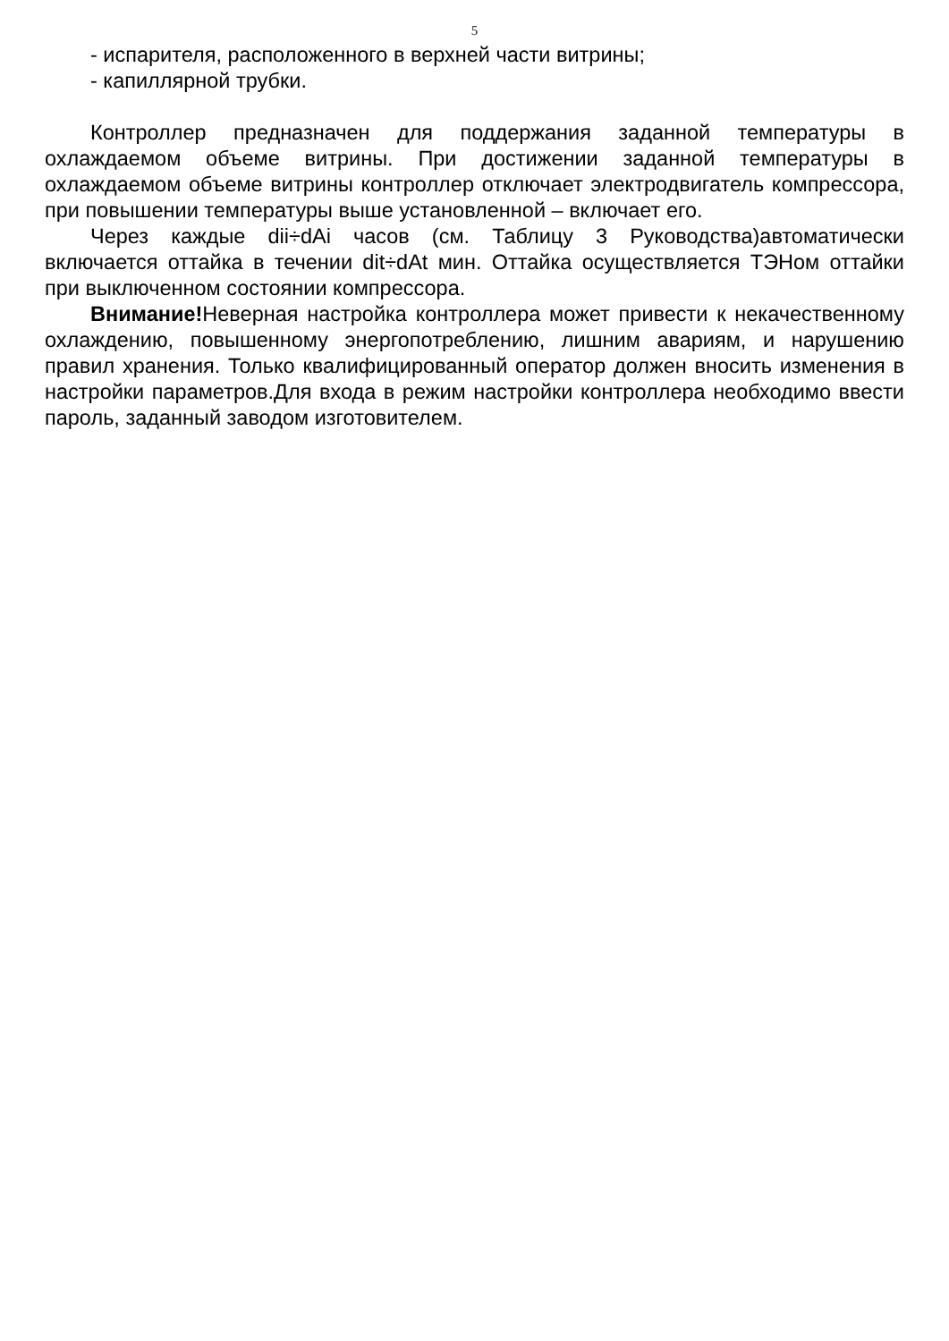5
- испарителя, расположенного в верхней части витрины;
- капиллярной трубки.
Контроллер предназначен для поддержания заданной температуры в охлаждаемом объеме витрины. При достижении заданной температуры в охлаждаемом объеме витрины контроллер отключает электродвигатель компрессора, при повышении температуры выше установленной – включает его.
Через каждые dii÷dAi часов (см. Таблицу 3 Руководства)автоматически включается оттайка в течении dit÷dAt мин. Оттайка осуществляется ТЭНом оттайки при выключенном состоянии компрессора.
Внимание!Неверная настройка контроллера может привести к некачественному охлаждению, повышенному энергопотреблению, лишним авариям, и нарушению правил хранения. Только квалифицированный оператор должен вносить изменения в настройки параметров.Для входа в режим настройки контроллера необходимо ввести пароль, заданный заводом изготовителем.